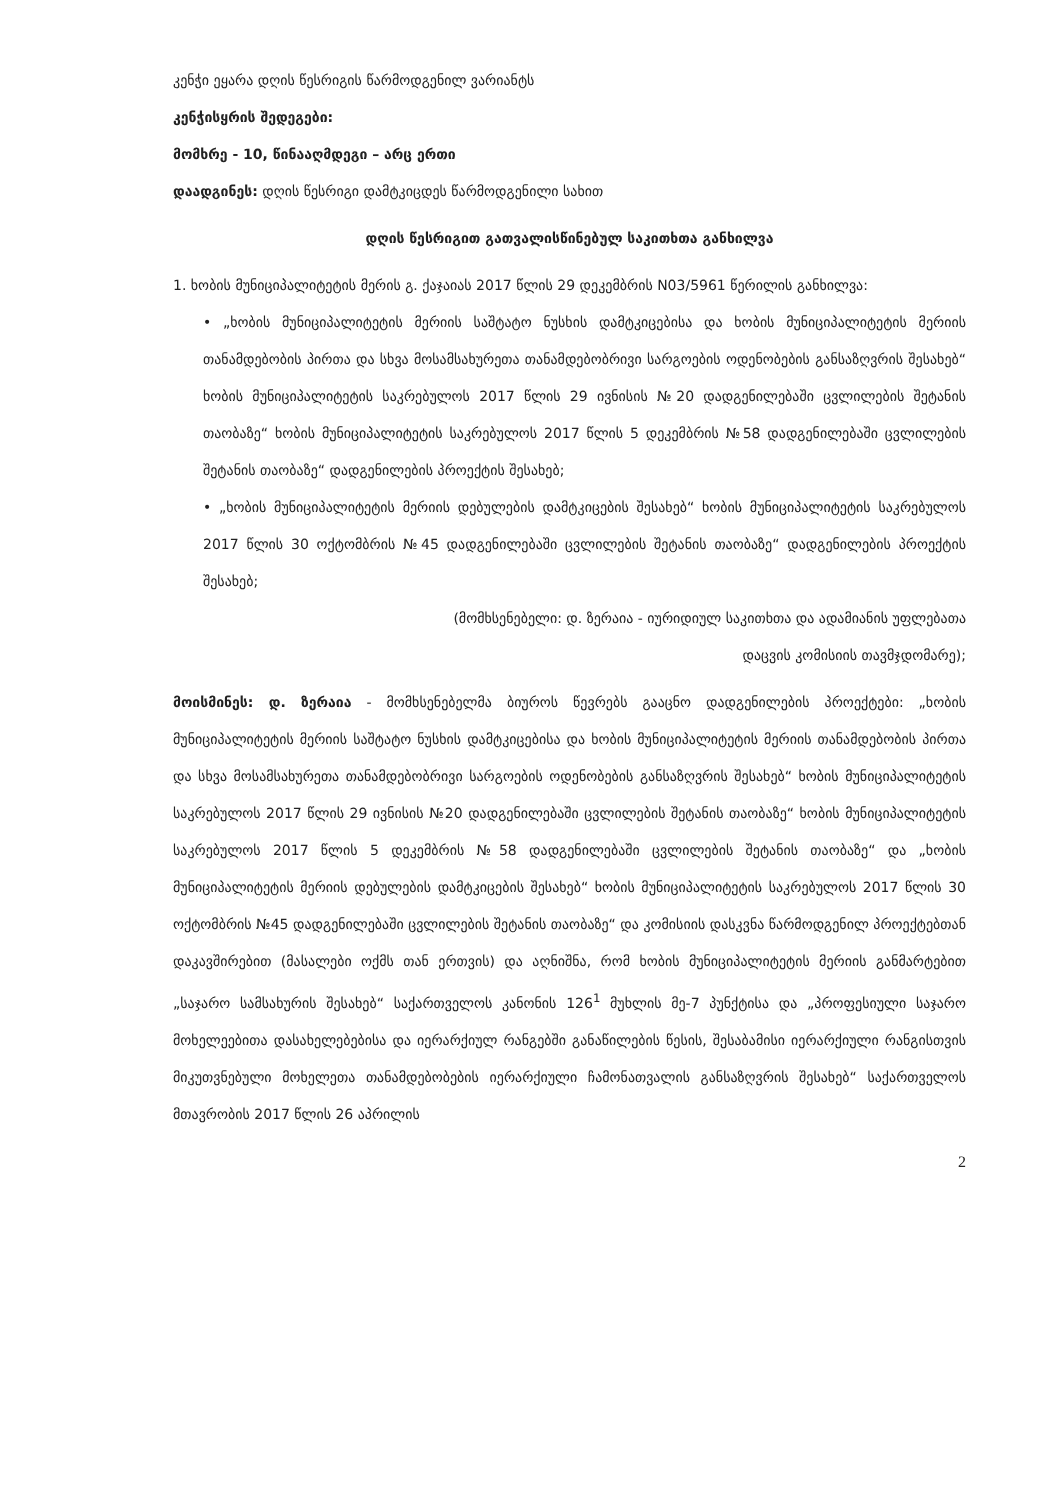კენჭი ეყარა დღის წესრიგის წარმოდგენილ ვარიანტს
კენჭისყრის შედეგები:
მომხრე - 10, წინააღმდეგი – არც ერთი
დაადგინეს: დღის წესრიგი დამტკიცდეს წარმოდგენილი სახით
დღის წესრიგით გათვალისწინებულ საკითხთა განხილვა
1. ხობის მუნიციპალიტეტის მერის გ. ქაჯაიას 2017 წლის 29 დეკემბრის N03/5961 წერილის განხილვა:
• „ხობის მუნიციპალიტეტის მერიის საშტატო ნუსხის დამტკიცებისა და ხობის მუნიციპალიტეტის მერიის თანამდებობის პირთა და სხვა მოსამსახურეთა თანამდებობრივი სარგოების ოდენობების განსაზღვრის შესახებ“ ხობის მუნიციპალიტეტის საკრებულოს 2017 წლის 29 ივნისის №20 დადგენილებაში ცვლილების შეტანის თაობაზე“ ხობის მუნიციპალიტეტის საკრებულოს 2017 წლის 5 დეკემბრის №58 დადგენილებაში ცვლილების შეტანის თაობაზე“ დადგენილების პროექტის შესახებ;
• „ხობის მუნიციპალიტეტის მერიის დებულების დამტკიცების შესახებ“ ხობის მუნიციპალიტეტის საკრებულოს 2017 წლის 30 ოქტომბრის №45 დადგენილებაში ცვლილების შეტანის თაობაზე“ დადგენილების პროექტის შესახებ;
(მომხსენებელი: დ. ზერაია - იურიდიულ საკითხთა და ადამიანის უფლებათა
დაცვის კომისიის თავმჯდომარე);
მოისმინეს: დ. ზერაია - მომხსენებელმა ბიუროს წევრებს გააცნო დადგენილების პროექტები: „ხობის მუნიციპალიტეტის მერიის საშტატო ნუსხის დამტკიცებისა და ხობის მუნიციპალიტეტის მერიის თანამდებობის პირთა და სხვა მოსამსახურეთა თანამდებობრივი სარგოების ოდენობების განსაზღვრის შესახებ“ ხობის მუნიციპალიტეტის საკრებულოს 2017 წლის 29 ივნისის №20 დადგენილებაში ცვლილების შეტანის თაობაზე“ ხობის მუნიციპალიტეტის საკრებულოს 2017 წლის 5 დეკემბრის №58 დადგენილებაში ცვლილების შეტანის თაობაზე“ და „ხობის მუნიციპალიტეტის მერიის დებულების დამტკიცების შესახებ“ ხობის მუნიციპალიტეტის საკრებულოს 2017 წლის 30 ოქტომბრის №45 დადგენილებაში ცვლილების შეტანის თაობაზე“ და კომისიის დასკვნა წარმოდგენილ პროექტებთან დაკავშირებით (მასალები ოქმს თან ერთვის) და აღნიშნა, რომ ხობის მუნიციპალიტეტის მერიის განმარტებით „საჯარო სამსახურის შესახებ“ საქართველოს კანონის 126<sup>1</sup> მუხლის მე-7 პუნქტისა და „პროფესიული საჯარო მოხელეებითა დასახელებებისა და იერარქიულ რანგებში განაწილების წესის, შესაბამისი იერარქიული რანგისთვის მიკუთვნებული მოხელეთა თანამდებობების იერარქიული ჩამონათვალის განსაზღვრის შესახებ“ საქართველოს მთავრობის 2017 წლის 26 აპრილის
2